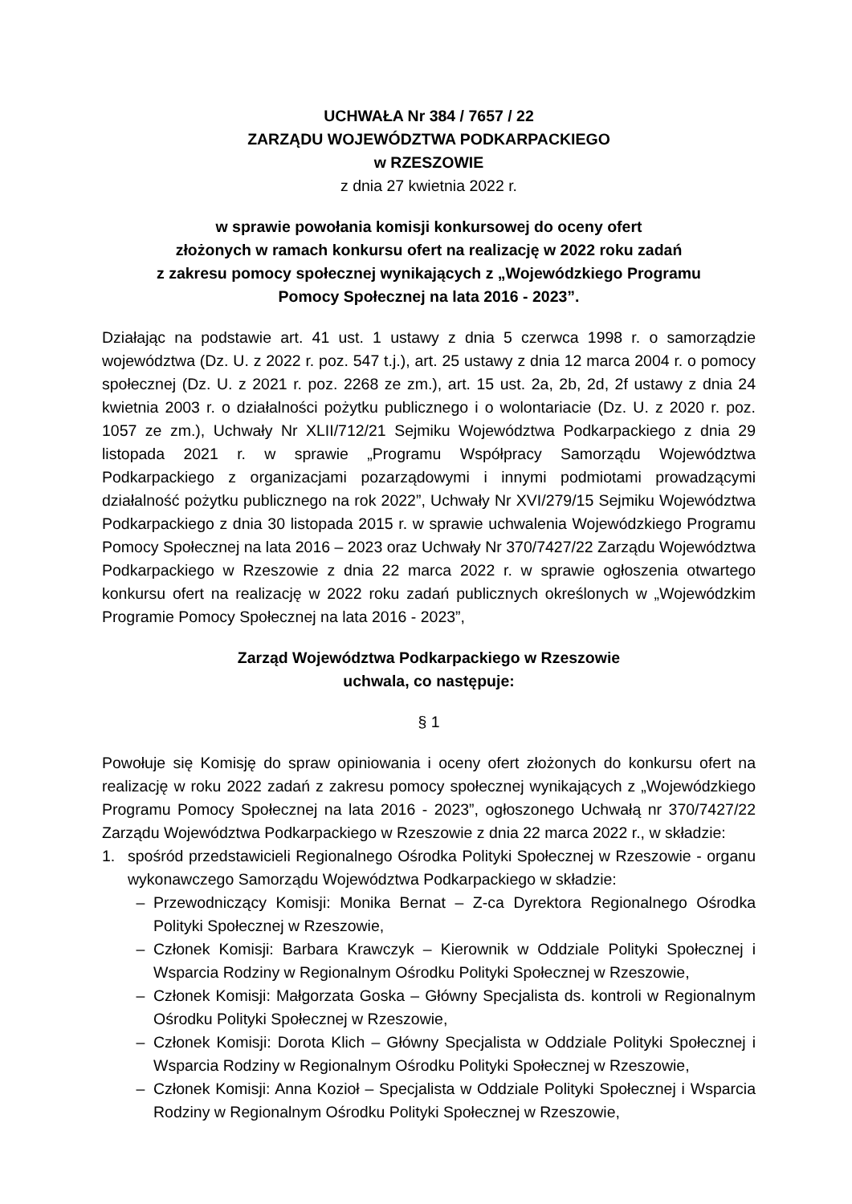UCHWAŁA Nr 384 / 7657 / 22
ZARZĄDU WOJEWÓDZTWA PODKARPACKIEGO
w RZESZOWIE
z dnia 27 kwietnia 2022 r.
w sprawie powołania komisji konkursowej do oceny ofert
złożonych w ramach konkursu ofert na realizację w 2022 roku zadań
z zakresu pomocy społecznej wynikających z „Wojewódzkiego Programu
Pomocy Społecznej na lata 2016 - 2023”.
Działając na podstawie art. 41 ust. 1 ustawy z dnia 5 czerwca 1998 r. o samorządzie województwa (Dz. U. z 2022 r. poz. 547 t.j.), art. 25 ustawy z dnia 12 marca 2004 r. o pomocy społecznej (Dz. U. z 2021 r. poz. 2268 ze zm.), art. 15 ust. 2a, 2b, 2d, 2f ustawy z dnia 24 kwietnia 2003 r. o działalności pożytku publicznego i o wolontariacie (Dz. U. z 2020 r. poz. 1057 ze zm.), Uchwały Nr XLII/712/21 Sejmiku Województwa Podkarpackiego z dnia 29 listopada 2021 r. w sprawie „Programu Współpracy Samorządu Województwa Podkarpackiego z organizacjami pozarządowymi i innymi podmiotami prowadzącymi działalność pożytku publicznego na rok 2022”, Uchwały Nr XVI/279/15 Sejmiku Województwa Podkarpackiego z dnia 30 listopada 2015 r. w sprawie uchwalenia Wojewódzkiego Programu Pomocy Społecznej na lata 2016 – 2023 oraz Uchwały Nr 370/7427/22 Zarządu Województwa Podkarpackiego w Rzeszowie z dnia 22 marca 2022 r. w sprawie ogłoszenia otwartego konkursu ofert na realizację w 2022 roku zadań publicznych określonych w „Wojewódzkim Programie Pomocy Społecznej na lata 2016 - 2023”,
Zarząd Województwa Podkarpackiego w Rzeszowie
uchwala, co następuje:
§ 1
Powołuje się Komisję do spraw opiniowania i oceny ofert złożonych do konkursu ofert na realizację w roku 2022 zadań z zakresu pomocy społecznej wynikających z „Wojewódzkiego Programu Pomocy Społecznej na lata 2016 - 2023”, ogłoszonego Uchwałą nr 370/7427/22 Zarządu Województwa Podkarpackiego w Rzeszowie z dnia 22 marca 2022 r., w składzie:
1. spośród przedstawicieli Regionalnego Ośrodka Polityki Społecznej w Rzeszowie - organu wykonawczego Samorządu Województwa Podkarpackiego w składzie:
– Przewodniczący Komisji: Monika Bernat – Z-ca Dyrektora Regionalnego Ośrodka Polityki Społecznej w Rzeszowie,
– Członek Komisji: Barbara Krawczyk – Kierownik w Oddziale Polityki Społecznej i Wsparcia Rodziny w Regionalnym Ośrodku Polityki Społecznej w Rzeszowie,
– Członek Komisji: Małgorzata Goska – Główny Specjalista ds. kontroli w Regionalnym Ośrodku Polityki Społecznej w Rzeszowie,
– Członek Komisji: Dorota Klich – Główny Specjalista w Oddziale Polityki Społecznej i Wsparcia Rodziny w Regionalnym Ośrodku Polityki Społecznej w Rzeszowie,
– Członek Komisji: Anna Kozioł – Specjalista w Oddziale Polityki Społecznej i Wsparcia Rodziny w Regionalnym Ośrodku Polityki Społecznej w Rzeszowie,